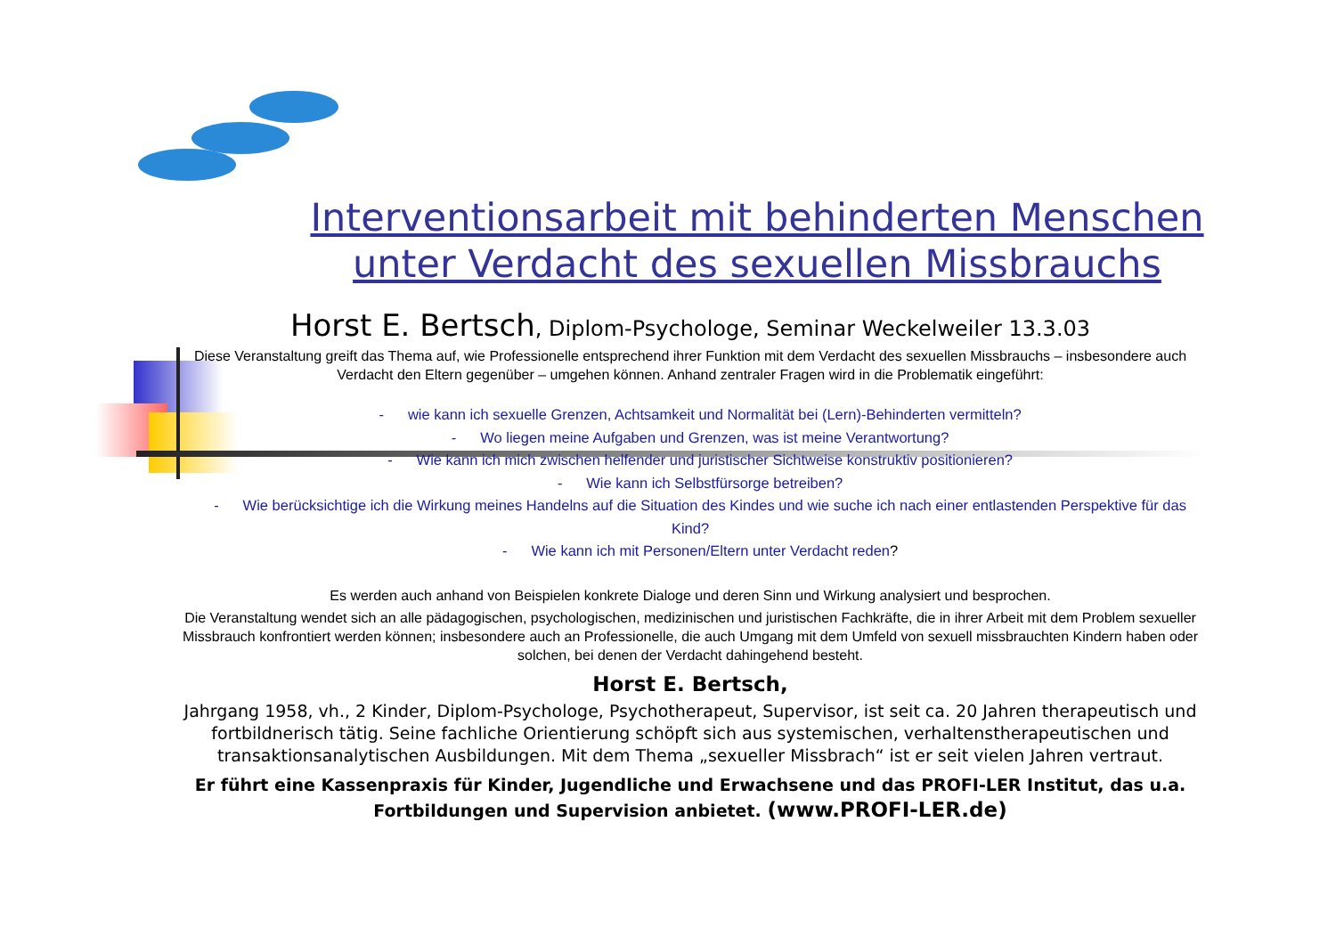Interventionsarbeit mit behinderten Menschen unter Verdacht des sexuellen Missbrauchs
Horst E. Bertsch, Diplom-Psychologe, Seminar Weckelweiler 13.3.03
Diese Veranstaltung greift das Thema auf, wie Professionelle entsprechend ihrer Funktion mit dem Verdacht des sexuellen Missbrauchs – insbesondere auch Verdacht den Eltern gegenüber – umgehen können. Anhand zentraler Fragen wird in die Problematik eingeführt:
- wie kann ich sexuelle Grenzen, Achtsamkeit und Normalität bei (Lern)-Behinderten vermitteln?
- Wo liegen meine Aufgaben und Grenzen, was ist meine Verantwortung?
- Wie kann ich mich zwischen helfender und juristischer Sichtweise konstruktiv positionieren?
- Wie kann ich Selbstfürsorge betreiben?
- Wie berücksichtige ich die Wirkung meines Handelns auf die Situation des Kindes und wie suche ich nach einer entlastenden Perspektive für das Kind?
- Wie kann ich mit Personen/Eltern unter Verdacht reden?
Es werden auch anhand von Beispielen konkrete Dialoge und deren Sinn und Wirkung analysiert und besprochen.
Die Veranstaltung wendet sich an alle pädagogischen, psychologischen, medizinischen und juristischen Fachkräfte, die in ihrer Arbeit mit dem Problem sexueller Missbrauch konfrontiert werden können; insbesondere auch an Professionelle, die auch Umgang mit dem Umfeld von sexuell missbrauchten Kindern haben oder solchen, bei denen der Verdacht dahingehend besteht.
Horst E. Bertsch,
Jahrgang 1958, vh., 2 Kinder, Diplom-Psychologe, Psychotherapeut, Supervisor, ist seit ca. 20 Jahren therapeutisch und fortbildnerisch tätig. Seine fachliche Orientierung schöpft sich aus systemischen, verhaltenstherapeutischen und transaktionsanalytischen Ausbildungen. Mit dem Thema „sexueller Missbrach“ ist er seit vielen Jahren vertraut.
Er führt eine Kassenpraxis für Kinder, Jugendliche und Erwachsene und das PROFI-LER Institut, das u.a. Fortbildungen und Supervision anbietet. (www.PROFI-LER.de)